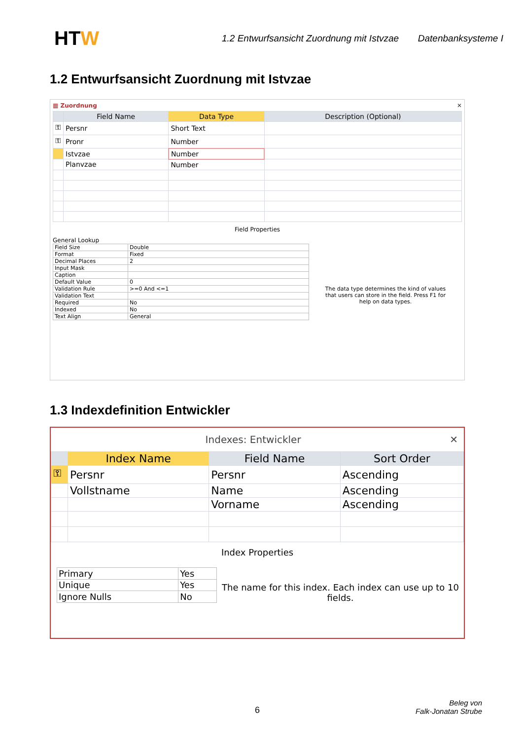HTW
1.2 Entwurfsansicht Zuordnung mit Istvzae
Datenbanksysteme I
1.2 Entwurfsansicht Zuordnung mit Istvzae
▦ Zuordnung ✕
| | Field Name | Data Type | Description (Optional) |
| --- | --- | --- | --- |
| ⚿ | Persnr | Short Text | |
| ⚿ | Pronr | Number | |
| | Istvzae | Number | |
| | Planvzae | Number | |
Field Properties
General Lookup
| Field Size | Double |
| Format | Fixed |
| Decimal Places | 2 |
| Input Mask | |
| Caption | |
| Default Value | 0 |
| Validation Rule | >=0 And <=1 |
| Validation Text | |
| Required | No |
| Indexed | No |
| Text Align | General |
The data type determines the kind of values that users can store in the field. Press F1 for help on data types.
1.3 Indexdefinition Entwickler
Indexes: Entwickler ✕
| | Index Name | Field Name | Sort Order |
| --- | --- | --- | --- |
| ⚿ | Persnr | Persnr | Ascending |
| | Vollstname | Name | Ascending |
| | | Vorname | Ascending |
Index Properties
| Primary | Yes |
| Unique | Yes |
| Ignore Nulls | No |
The name for this index. Each index can use up to 10 fields.
6
Beleg von
Falk-Jonatan Strube